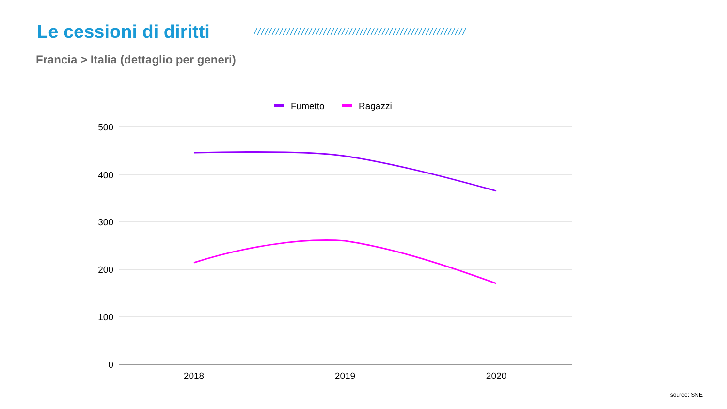Le cessioni di diritti
//////////////////////////////////////////////////////////
Francia > Italia (dettaglio per generi)
Fumetto
Ragazzi
500
400
300
200
100
0
2018
2019
2020
source: SNE